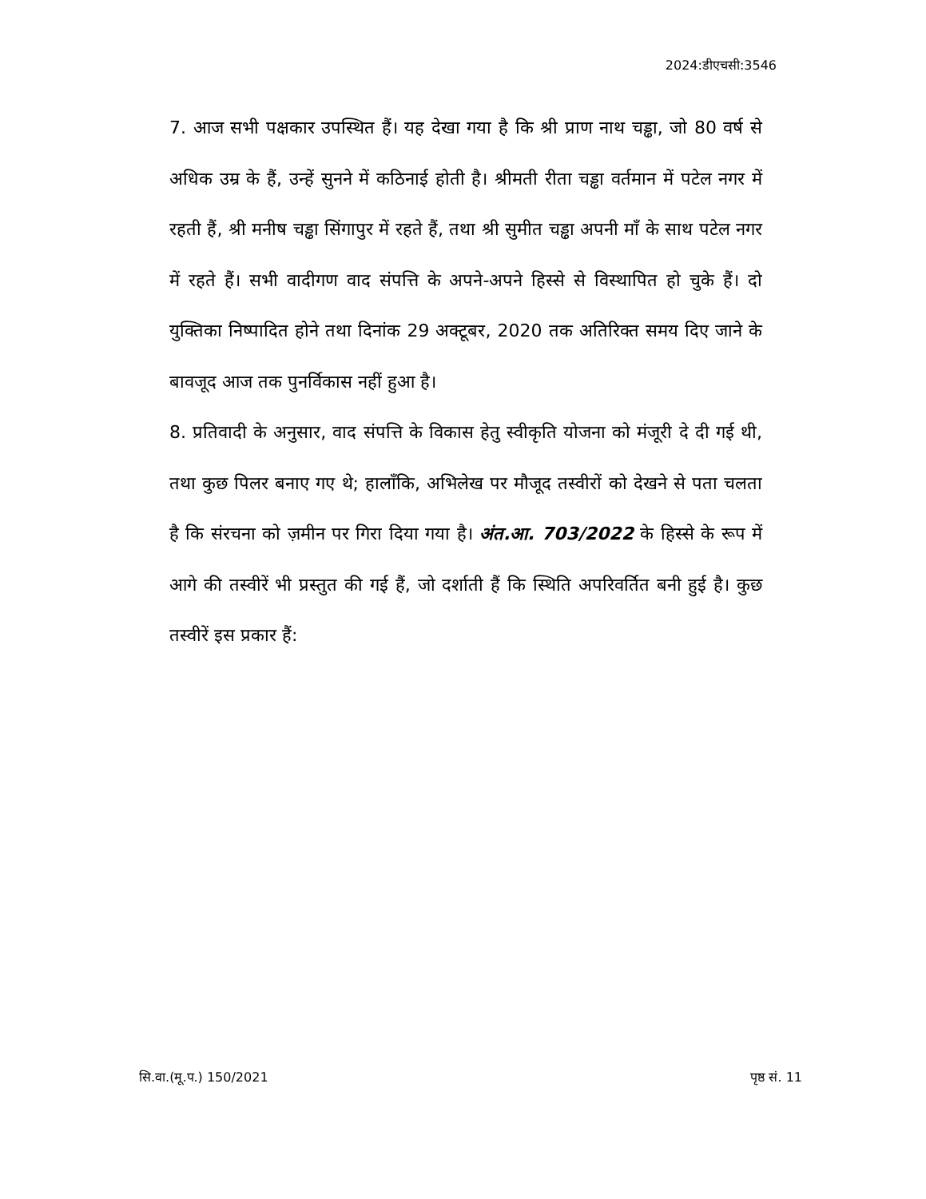2024:डीएचसी:3546
7. आज सभी पक्षकार उपस्थित हैं। यह देखा गया है कि श्री प्राण नाथ चड्ढा, जो 80 वर्ष से अधिक उम्र के हैं, उन्हें सुनने में कठिनाई होती है। श्रीमती रीता चड्ढा वर्तमान में पटेल नगर में रहती हैं, श्री मनीष चड्ढा सिंगापुर में रहते हैं, तथा श्री सुमीत चड्ढा अपनी माँ के साथ पटेल नगर में रहते हैं। सभी वादीगण वाद संपत्ति के अपने-अपने हिस्से से विस्थापित हो चुके हैं। दो युक्तिका निष्पादित होने तथा दिनांक 29 अक्टूबर, 2020 तक अतिरिक्त समय दिए जाने के बावजूद आज तक पुनर्विकास नहीं हुआ है।
8. प्रतिवादी के अनुसार, वाद संपत्ति के विकास हेतु स्वीकृति योजना को मंजूरी दे दी गई थी, तथा कुछ पिलर बनाए गए थे; हालाँकि, अभिलेख पर मौजूद तस्वीरों को देखने से पता चलता है कि संरचना को ज़मीन पर गिरा दिया गया है। अंत.आ. 703/2022 के हिस्से के रूप में आगे की तस्वीरें भी प्रस्तुत की गई हैं, जो दर्शाती हैं कि स्थिति अपरिवर्तित बनी हुई है। कुछ तस्वीरें इस प्रकार हैं:
सि.वा.(मू.प.) 150/2021 पृष्ठ सं. 11